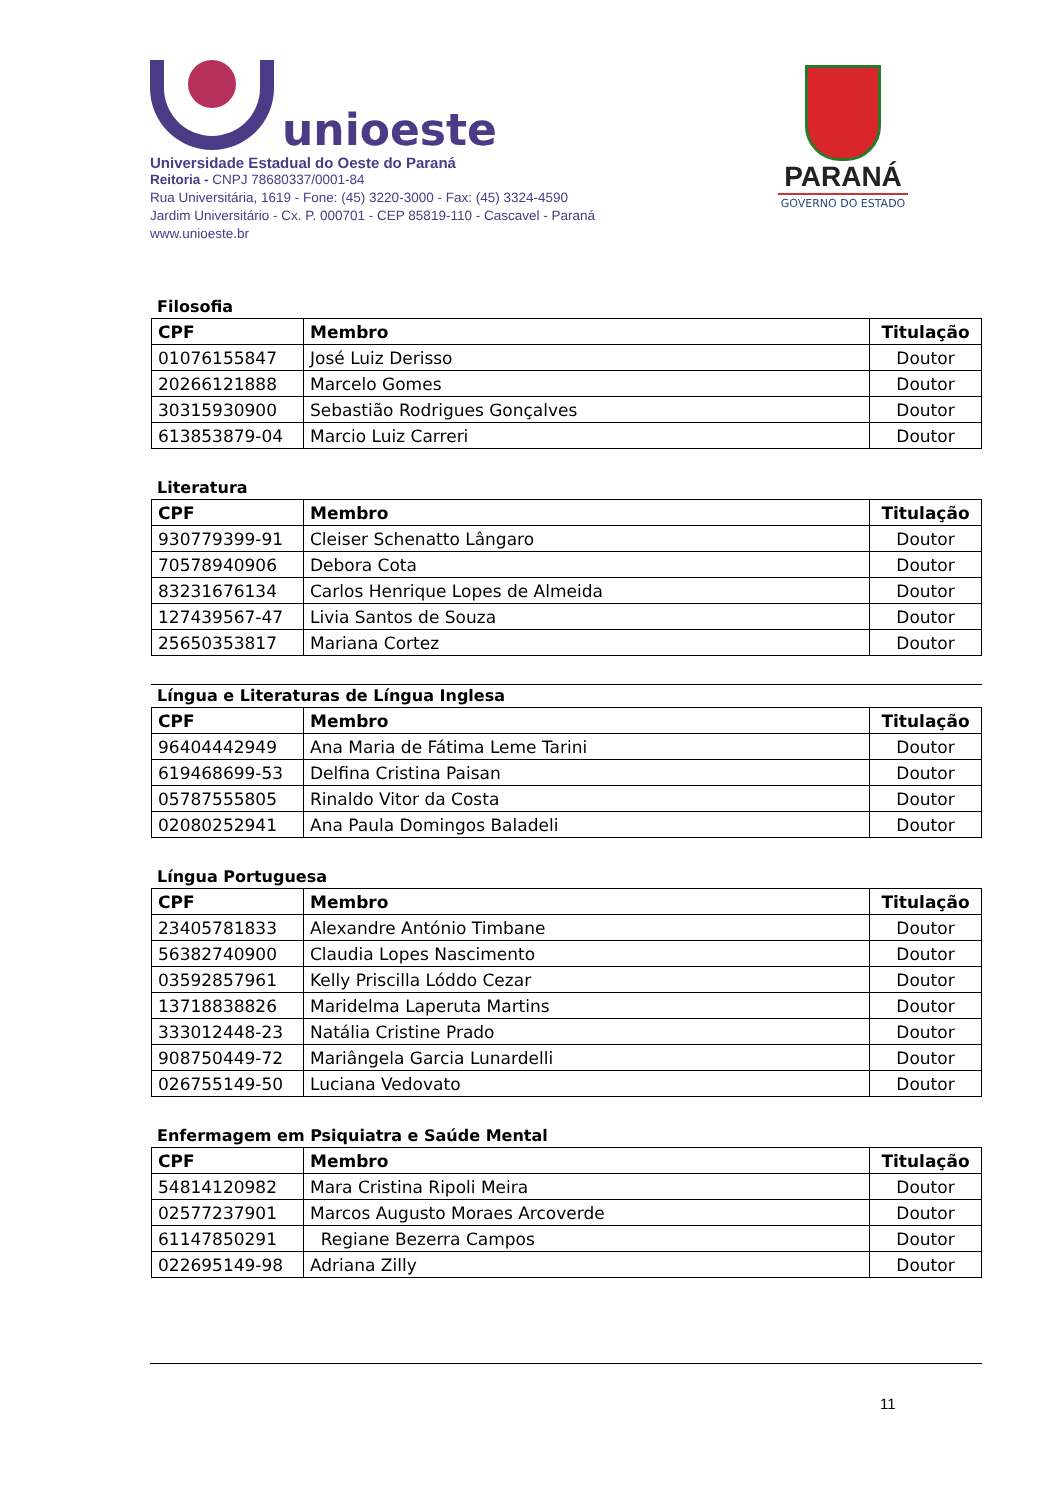unioeste
Universidade Estadual do Oeste do Paraná
Reitoria - CNPJ 78680337/0001-84
Rua Universitária, 1619 - Fone: (45) 3220-3000 - Fax: (45) 3324-4590
Jardim Universitário - Cx. P. 000701 - CEP 85819-110 - Cascavel - Paraná
www.unioeste.br
PARANÁ
GOVERNO DO ESTADO
Filosofia
| CPF | Membro | Titulação |
| --- | --- | --- |
| 01076155847 | José Luiz Derisso | Doutor |
| 20266121888 | Marcelo Gomes | Doutor |
| 30315930900 | Sebastião Rodrigues Gonçalves | Doutor |
| 613853879-04 | Marcio Luiz Carreri | Doutor |
Literatura
| CPF | Membro | Titulação |
| --- | --- | --- |
| 930779399-91 | Cleiser Schenatto Lângaro | Doutor |
| 70578940906 | Debora Cota | Doutor |
| 83231676134 | Carlos Henrique Lopes de Almeida | Doutor |
| 127439567-47 | Livia Santos de Souza | Doutor |
| 25650353817 | Mariana Cortez | Doutor |
Língua e Literaturas de Língua Inglesa
| CPF | Membro | Titulação |
| --- | --- | --- |
| 96404442949 | Ana Maria de Fátima Leme Tarini | Doutor |
| 619468699-53 | Delfina Cristina Paisan | Doutor |
| 05787555805 | Rinaldo Vitor da Costa | Doutor |
| 02080252941 | Ana Paula Domingos Baladeli | Doutor |
Língua Portuguesa
| CPF | Membro | Titulação |
| --- | --- | --- |
| 23405781833 | Alexandre António Timbane | Doutor |
| 56382740900 | Claudia Lopes Nascimento | Doutor |
| 03592857961 | Kelly Priscilla Lóddo Cezar | Doutor |
| 13718838826 | Maridelma Laperuta Martins | Doutor |
| 333012448-23 | Natália Cristine Prado | Doutor |
| 908750449-72 | Mariângela Garcia Lunardelli | Doutor |
| 026755149-50 | Luciana Vedovato | Doutor |
Enfermagem em Psiquiatra e Saúde Mental
| CPF | Membro | Titulação |
| --- | --- | --- |
| 54814120982 | Mara Cristina Ripoli Meira | Doutor |
| 02577237901 | Marcos Augusto Moraes Arcoverde | Doutor |
| 61147850291 | Regiane Bezerra Campos | Doutor |
| 022695149-98 | Adriana Zilly | Doutor |
11